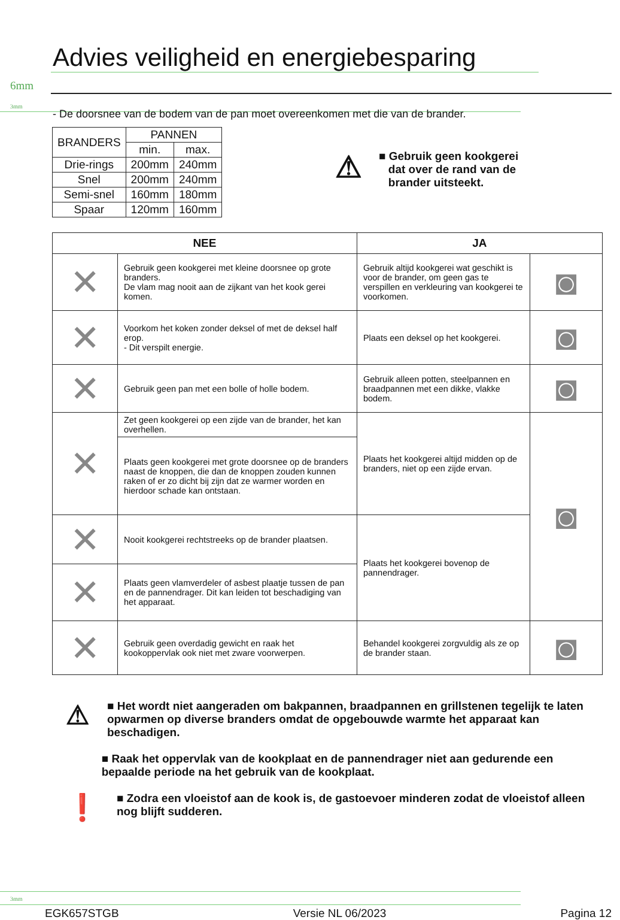Advies veiligheid en energiebesparing
6mm
3mm
- De doorsnee van de bodem van de pan moet overeenkomen met die van de brander.
| BRANDERS | PANNEN | |
| --- | --- | --- |
| | min. | max. |
| Drie-rings | 200mm | 240mm |
| Snel | 200mm | 240mm |
| Semi-snel | 160mm | 180mm |
| Spaar | 120mm | 160mm |
⚠
■ Gebruik geen kookgerei
dat over de rand van de
brander uitsteekt.
| NEE | | JA | |
| --- | --- | --- | --- |
| ✕ | Gebruik geen kookgerei met kleine doorsnee op grote branders. De vlam mag nooit aan de zijkant van het kook gerei komen. | Gebruik altijd kookgerei wat geschikt is voor de brander, om geen gas te verspillen en verkleuring van kookgerei te voorkomen. | ◙ |
| ✕ | Voorkom het koken zonder deksel of met de deksel half erop. - Dit verspilt energie. | Plaats een deksel op het kookgerei. | ◙ |
| ✕ | Gebruik geen pan met een bolle of holle bodem. | Gebruik alleen potten, steelpannen en braadpannen met een dikke, vlakke bodem. | ◙ |
| ✕ | Zet geen kookgerei op een zijde van de brander, het kan overhellen. | Plaats het kookgerei altijd midden op de branders, niet op een zijde ervan. | ◙ |
| | Plaats geen kookgerei met grote doorsnee op de branders naast de knoppen, die dan de knoppen zouden kunnen raken of er zo dicht bij zijn dat ze warmer worden en hierdoor schade kan ontstaan. | | |
| ✕ | Nooit kookgerei rechtstreeks op de brander plaatsen. | Plaats het kookgerei bovenop de pannendrager. | |
| ✕ | Plaats geen vlamverdeler of asbest plaatje tussen de pan en de pannendrager. Dit kan leiden tot beschadiging van het apparaat. | | |
| ✕ | Gebruik geen overdadig gewicht en raak het kookoppervlak ook niet met zware voorwerpen. | Behandel kookgerei zorgvuldig als ze op de brander staan. | ◙ |
⚠ ■ Het wordt niet aangeraden om bakpannen, braadpannen en grillstenen tegelijk te laten opwarmen op diverse branders omdat de opgebouwde warmte het apparaat kan beschadigen.
■ Raak het oppervlak van de kookplaat en de pannendrager niet aan gedurende een bepaalde periode na het gebruik van de kookplaat.
❗ ■ Zodra een vloeistof aan de kook is, de gastoevoer minderen zodat de vloeistof alleen nog blijft sudderen.
3mm
EGK657STGB Versie NL 06/2023 Pagina 12